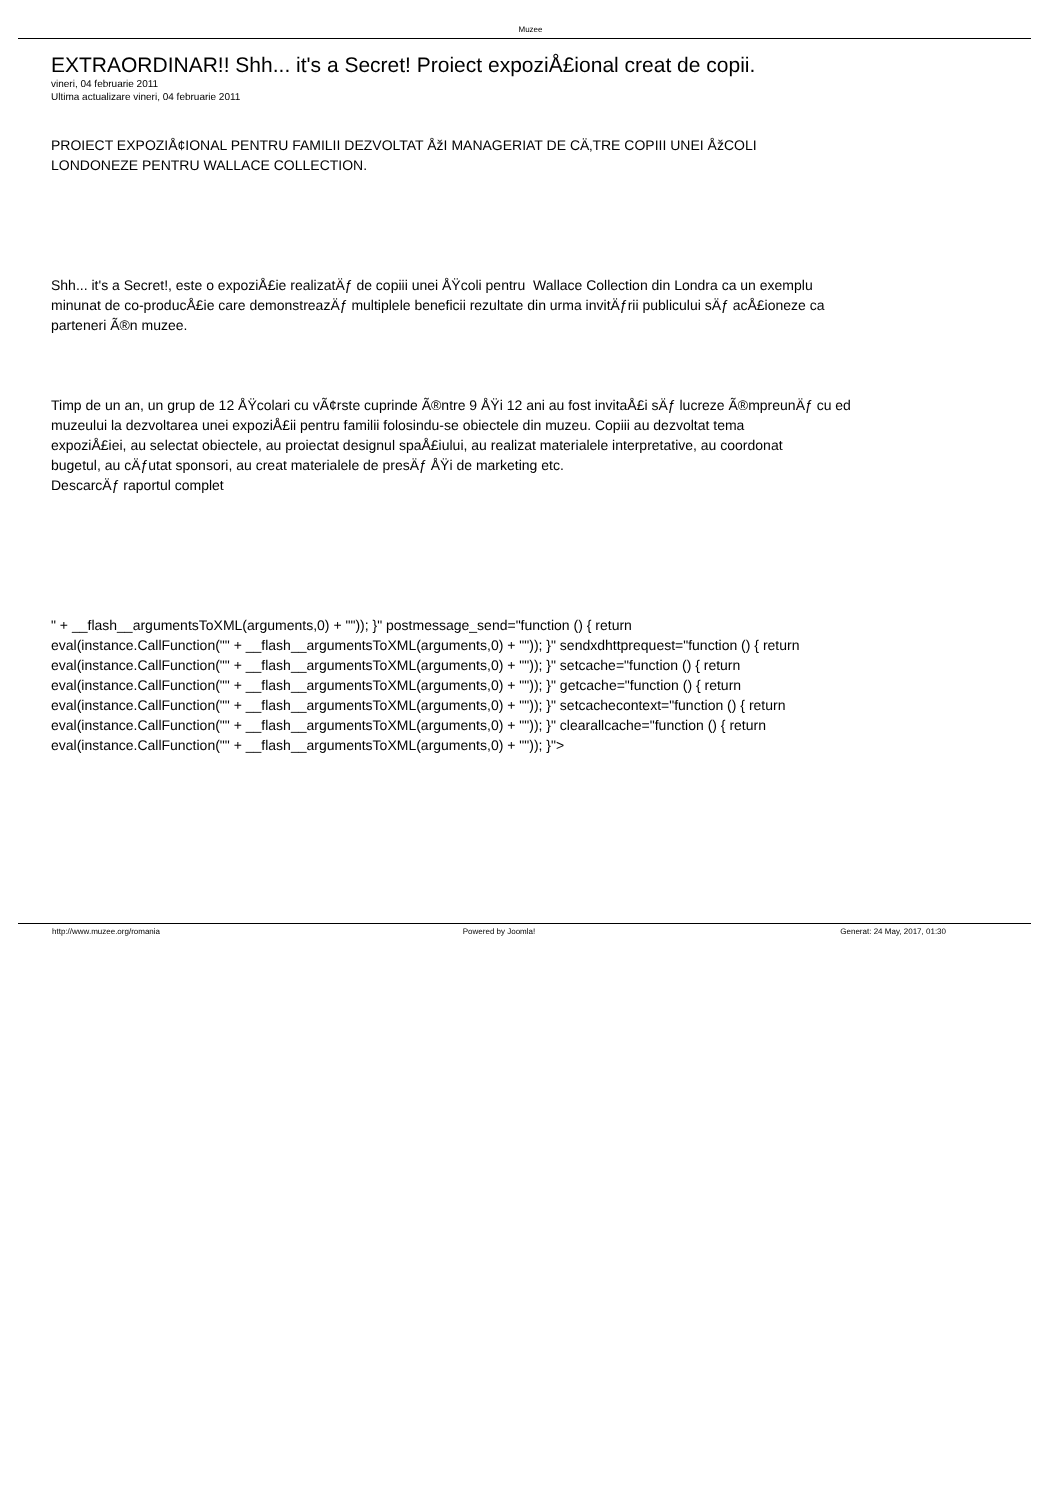Muzee
EXTRAORDINAR!! Shh... it's a Secret! Proiect expoziÅ£ional creat de copii.
vineri, 04 februarie 2011
Ultima actualizare vineri, 04 februarie 2011
PROIECT EXPOZIÅ¢IONAL PENTRU FAMILII DEZVOLTAT ÅžI MANAGERIAT DE CÄ‚TRE COPIII UNEI ÅžCOLI
LONDONEZE PENTRU WALLACE COLLECTION.
Shh... it's a Secret!, este o expoziÅ£ie realizatÄƒ de copiii unei ÅŸcoli pentru Wallace Collection din Londra ca un exemplu
minunat de co-producÅ£ie care demonstreazÄƒ multiplele beneficii rezultate din urma invitÄƒrii publicului sÄƒ acÅ£ioneze ca
parteneri Ã®n muzee.
Timp de un an, un grup de 12 ÅŸcolari cu vÃ¢rste cuprinde Ã®ntre 9 ÅŸi 12 ani au fost invitaÅ£i sÄƒ lucreze Ã®mpreunÄƒ cu ed
muzeului la dezvoltarea unei expoziÅ£ii pentru familii folosindu-se obiectele din muzeu. Copiii au dezvoltat tema
expoziÅ£iei, au selectat obiectele, au proiectat designul spaÅ£iului, au realizat materialele interpretative, au coordonat
bugetul, au cÄƒutat sponsori, au creat materialele de presÄƒ ÅŸi de marketing etc.
DescarcÄƒ raportul complet
" + __flash__argumentsToXML(arguments,0) + "")); }" postmessage_send="function () { return
eval(instance.CallFunction("" + __flash__argumentsToXML(arguments,0) + "")); }" sendxdhttprequest="function () { return
eval(instance.CallFunction("" + __flash__argumentsToXML(arguments,0) + "")); }" setcache="function () { return
eval(instance.CallFunction("" + __flash__argumentsToXML(arguments,0) + "")); }" getcache="function () { return
eval(instance.CallFunction("" + __flash__argumentsToXML(arguments,0) + "")); }" setcachecontext="function () { return
eval(instance.CallFunction("" + __flash__argumentsToXML(arguments,0) + "")); }" clearallcache="function () { return
eval(instance.CallFunction("" + __flash__argumentsToXML(arguments,0) + "")); }">
http://www.muzee.org/romania Powered by Joomla! Generat: 24 May, 2017, 01:30